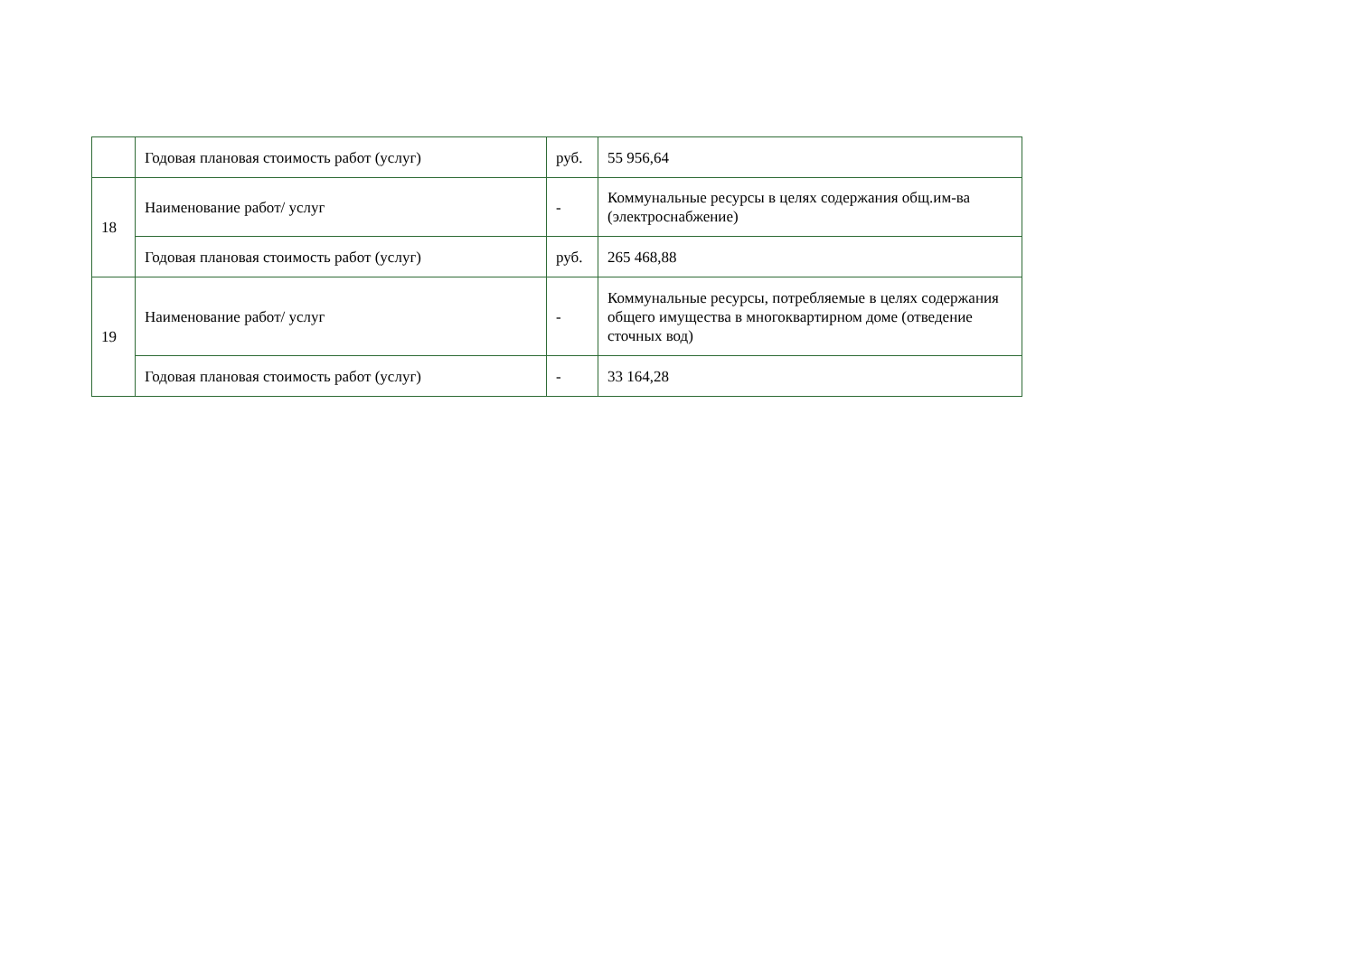| | Годовая плановая стоимость работ (услуг) | руб. | 55 956,64 |
| 18 | Наименование работ/ услуг | - | Коммунальные ресурсы в целях содержания общ.им-ва (электроснабжение) |
| | Годовая плановая стоимость работ (услуг) | руб. | 265 468,88 |
| 19 | Наименование работ/ услуг | - | Коммунальные ресурсы, потребляемые в целях содержания общего имущества в многоквартирном доме (отведение сточных вод) |
| | Годовая плановая стоимость работ (услуг) | - | 33 164,28 |